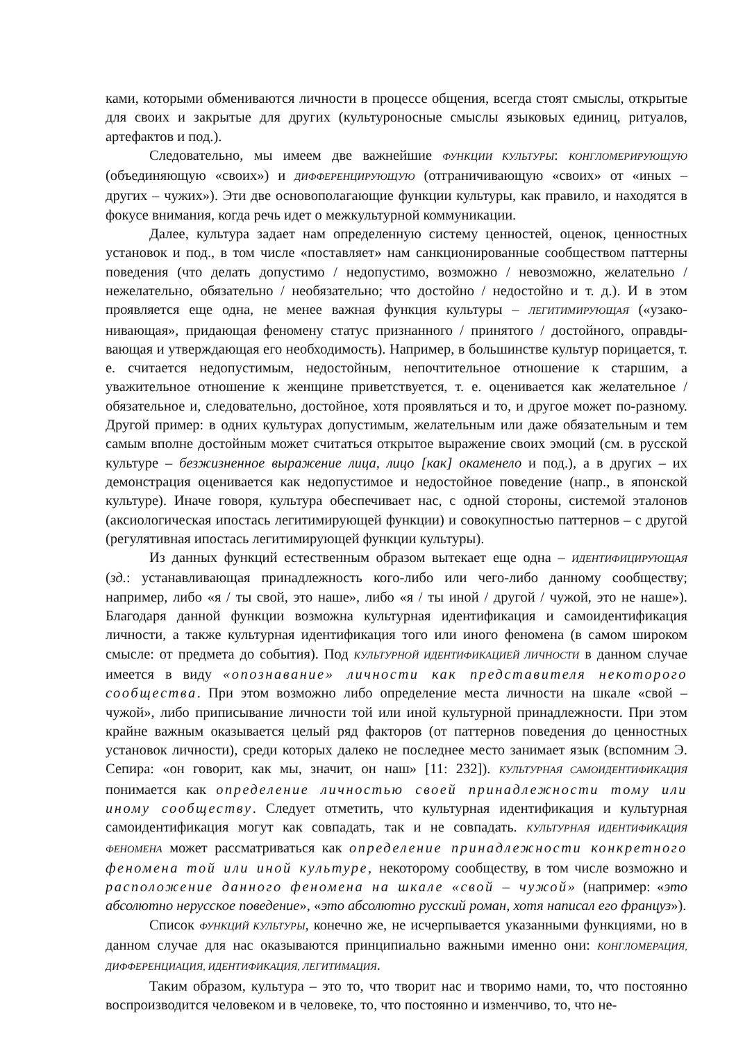ками, которыми обмениваются личности в процессе общения, всегда стоят смыслы, от­крытые для своих и закрытые для других (культуроносные смыслы языковых единиц, ри­туалов, артефактов и под.).
Следовательно, мы имеем две важнейшие ФУНКЦИИ КУЛЬТУРЫ: КОНГЛОМЕРИРУЮ­ЩУЮ (объединяющую «своих») и ДИФФЕРЕНЦИРУЮЩУЮ (отграничивающую «своих» от «иных – других – чужих»). Эти две основополагающие функции культуры, как правило, и находятся в фокусе внимания, когда речь идет о межкультурной коммуникации.
Далее, культура задает нам определенную систему ценностей, оценок, ценностных установок и под., в том числе «поставляет» нам санкционированные сообществом паттер­ны поведения (что делать допустимо / недопустимо, возможно / невозможно, желательно / нежелательно, обязательно / необязательно; что достойно / недостойно и т. д.). И в этом проявляется еще одна, не менее важная функция культуры – ЛЕГИТИМИРУЮЩАЯ («узако­нивающая», придающая феномену статус признанного / принятого / достойного, оправды­вающая и утверждающая его необходимость). Например, в большинстве культур порица­ется, т. е. считается недопустимым, недостойным, непочтительное отношение к старшим, а уважительное отношение к женщине приветствуется, т. е. оценивается как желательное / обязательное и, следовательно, достойное, хотя проявляться и то, и другое может по-разному. Другой пример: в одних культурах допустимым, желательным или даже обяза­тельным и тем самым вполне достойным может считаться открытое выражение своих эмоций (см. в русской культуре – безжизненное выражение лица, лицо [как] окаменело и под.), а в других – их демонстрация оценивается как недопустимое и недостойное поведе­ние (напр., в японской культуре). Иначе говоря, культура обеспечивает нас, с одной сто­роны, системой эталонов (аксиологическая ипостась легитимирующей функции) и сово­купностью паттернов – с другой (регулятивная ипостась легитимирующей функции куль­туры).
Из данных функций естественным образом вытекает еще одна – ИДЕНТИФИЦИРУЮ­ЩАЯ (зд.: устанавливающая принадлежность кого-либо или чего-либо данному сообщест­ву; например, либо «я / ты свой, это наше», либо «я / ты иной / другой / чужой, это не на­ше»). Благодаря данной функции возможна культурная идентификация и самоидентифи­кация личности, а также культурная идентификация того или иного феномена (в самом широком смысле: от предмета до события). Под КУЛЬТУРНОЙ ИДЕНТИФИКАЦИЕЙ ЛИЧНОСТИ в данном случае имеется в виду «опознавание» личности как представителя не­которого сообщества. При этом возможно либо определение места личности на шка­ле «свой – чужой», либо приписывание личности той или иной культурной принадлежно­сти. При этом крайне важным оказывается целый ряд факторов (от паттернов поведения до ценностных установок личности), среди которых далеко не последнее место занимает язык (вспомним Э. Сепира: «он говорит, как мы, значит, он наш» [11: 232]). КУЛЬТУРНАЯ САМОИДЕНТИФИКАЦИЯ понимается как определение личностью своей принадлеж­ности тому или иному сообществу. Следует отметить, что культурная идентифика­ция и культурная самоидентификация могут как совпадать, так и не совпадать. КУЛЬТУР­НАЯ ИДЕНТИФИКАЦИЯ ФЕНОМЕНА может рассматриваться как определение принадлеж­ности конкретного феномена той или иной культуре, некоторому сообществу, в том числе возможно и расположение данного феномена на шкале «свой – чу­жой» (например: «это абсолютно нерусское поведение», «это абсолютно русский ро­ман, хотя написал его француз»).
Список ФУНКЦИЙ КУЛЬТУРЫ, конечно же, не исчерпывается указанными функция­ми, но в данном случае для нас оказываются принципиально важными именно они: КОНГ­ЛОМЕРАЦИЯ, ДИФФЕРЕНЦИАЦИЯ, ИДЕНТИФИКАЦИЯ, ЛЕГИТИМАЦИЯ.
Таким образом, культура – это то, что творит нас и творимо нами, то, что постоян­но воспроизводится человеком и в человеке, то, что постоянно и изменчиво, то, что не-